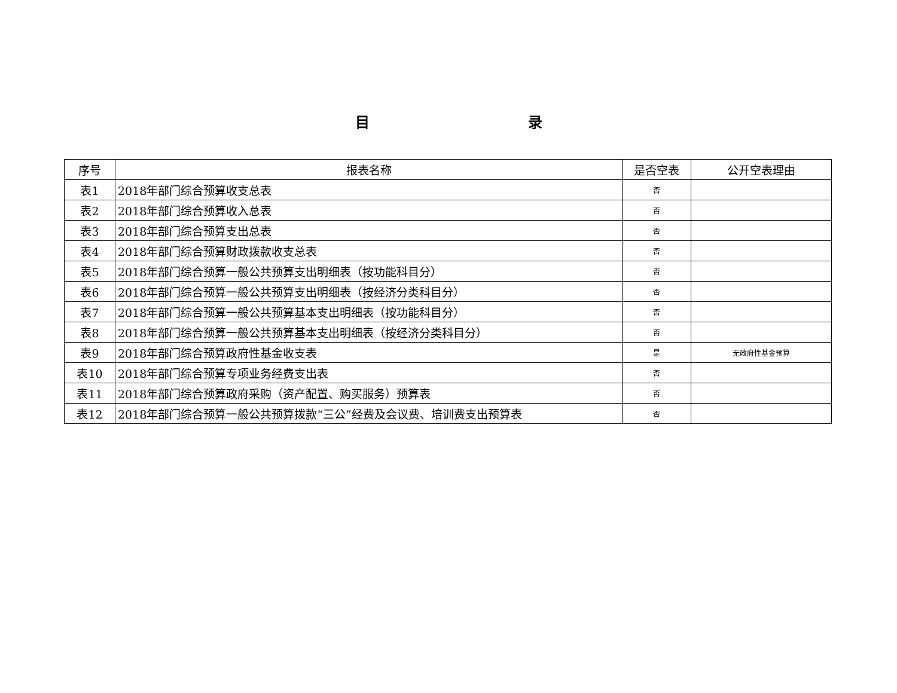目 录
| 序号 | 报表名称 | 是否空表 | 公开空表理由 |
| --- | --- | --- | --- |
| 表1 | 2018年部门综合预算收支总表 | 否 | |
| 表2 | 2018年部门综合预算收入总表 | 否 | |
| 表3 | 2018年部门综合预算支出总表 | 否 | |
| 表4 | 2018年部门综合预算财政拨款收支总表 | 否 | |
| 表5 | 2018年部门综合预算一般公共预算支出明细表（按功能科目分） | 否 | |
| 表6 | 2018年部门综合预算一般公共预算支出明细表（按经济分类科目分） | 否 | |
| 表7 | 2018年部门综合预算一般公共预算基本支出明细表（按功能科目分） | 否 | |
| 表8 | 2018年部门综合预算一般公共预算基本支出明细表（按经济分类科目分） | 否 | |
| 表9 | 2018年部门综合预算政府性基金收支表 | 是 | 无政府性基金预算 |
| 表10 | 2018年部门综合预算专项业务经费支出表 | 否 | |
| 表11 | 2018年部门综合预算政府采购（资产配置、购买服务）预算表 | 否 | |
| 表12 | 2018年部门综合预算一般公共预算拨款“三公”经费及会议费、培训费支出预算表 | 否 | |